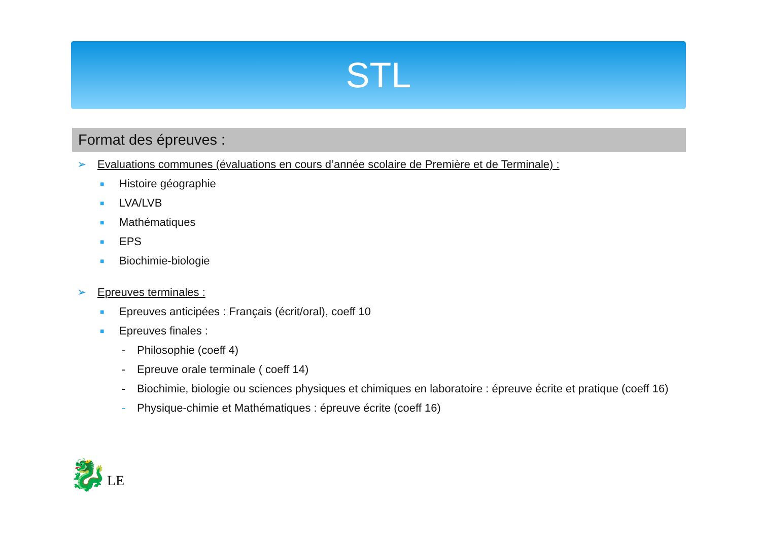STL
Format des épreuves :
➢ Evaluations communes (évaluations en cours d’année scolaire de Première et de Terminale) :
■ Histoire géographie
■ LVA/LVB
■ Mathématiques
■ EPS
■ Biochimie-biologie
➢ Epreuves terminales :
■ Epreuves anticipées : Français (écrit/oral), coeff 10
■ Epreuves finales :
- Philosophie (coeff 4)
- Epreuve orale terminale ( coeff 14)
- Biochimie, biologie ou sciences physiques et chimiques en laboratoire : épreuve écrite et pratique (coeff 16)
- Physique-chimie et Mathématiques : épreuve écrite (coeff 16)
🐉LE